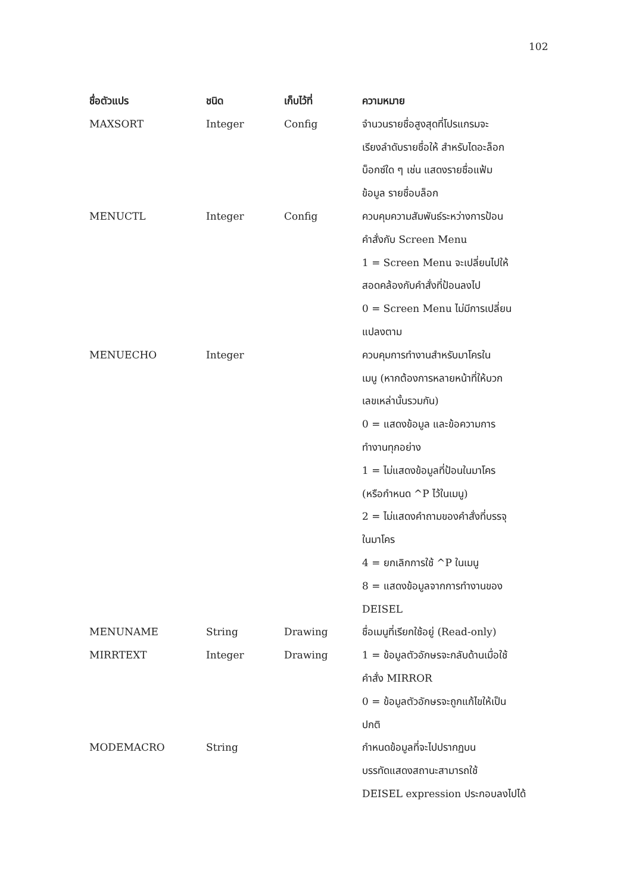102
| ชื่อตัวแปร | ชนิด | เก็บไว้ที่ | ความหมาย |
| --- | --- | --- | --- |
| MAXSORT | Integer | Config | จำนวนรายชื่อสูงสุดที่โปรแกรมจะ เรียงลำดับรายชื่อให้ สำหรับไดอะล็อก บ็อกซ์ใด ๆ เช่น แสดงรายชื่อแฟ้ม ข้อมูล รายชื่อบล็อก |
| MENUCTL | Integer | Config | ควบคุมความสัมพันธ์ระหว่างการป้อน คำสั่งกับ Screen Menu 1 = Screen Menu จะเปลี่ยนไปให้ สอดคล้องกับคำสั่งที่ป้อนลงไป 0 = Screen Menu ไม่มีการเปลี่ยน แปลงตาม |
| MENUECHO | Integer | | ควบคุมการทำงานสำหรับมาโครใน เมนู (หากต้องการหลายหน้าที่ให้บวก เลขเหล่านั้นรวมกัน) 0 = แสดงข้อมูล และข้อความการ ทำงานทุกอย่าง 1 = ไม่แสดงข้อมูลที่ป้อนในมาโคร (หรือกำหนด ^P ไว้ในเมนู) 2 = ไม่แสดงคำถามของคำสั่งที่บรรจุ ในมาโคร 4 = ยกเลิกการใช้ ^P ในเมนู 8 = แสดงข้อมูลจากการทำงานของ DEISEL |
| MENUNAME | String | Drawing | ชื่อเมนูที่เรียกใช้อยู่ (Read-only) |
| MIRRTEXT | Integer | Drawing | 1 = ข้อมูลตัวอักษรจะกลับด้านเมื่อใช้ คำสั่ง MIRROR 0 = ข้อมูลตัวอักษรจะถูกแก้ไขให้เป็น ปกติ |
| MODEMACRO | String | | กำหนดข้อมูลที่จะไปปรากฏบน บรรทัดแสดงสถานะสามารถใช้ DEISEL expression ประกอบลงไปได้ |